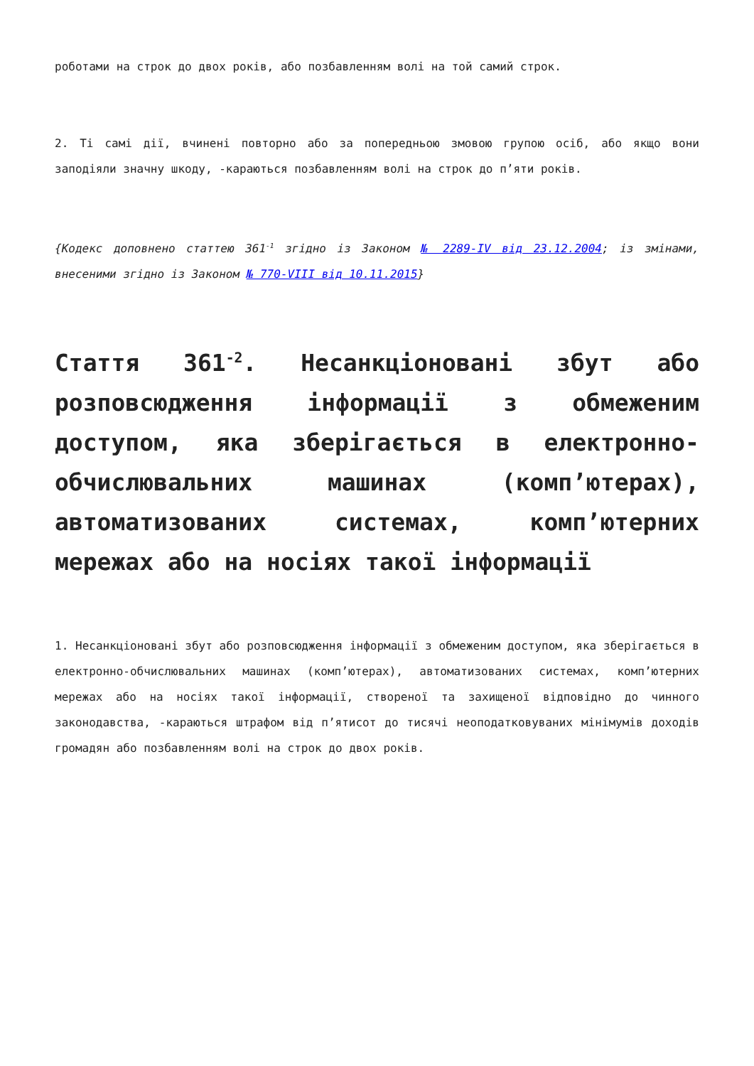роботами на строк до двох років, або позбавленням волі на той самий строк.
2. Ті самі дії, вчинені повторно або за попередньою змовою групою осіб, або якщо вони заподіяли значну шкоду, -караються позбавленням волі на строк до п’яти років.
{Кодекс доповнено статтею 361<sup>-1</sup> згідно із Законом № 2289-IV від 23.12.2004; із змінами, внесеними згідно із Законом № 770-VIII від 10.11.2015}
Стаття 361<sup>-2</sup>. Несанкціоновані збут або розповсюдження інформації з обмеженим доступом, яка зберігається в електронно-обчислювальних машинах (комп’ютерах), автоматизованих системах, комп’ютерних мережах або на носіях такої інформації
1. Несанкціоновані збут або розповсюдження інформації з обмеженим доступом, яка зберігається в електронно-обчислювальних машинах (комп’ютерах), автоматизованих системах, комп’ютерних мережах або на носіях такої інформації, створеної та захищеної відповідно до чинного законодавства, -караються штрафом від п’ятисот до тисячі неоподатковуваних мінімумів доходів громадян або позбавленням волі на строк до двох років.